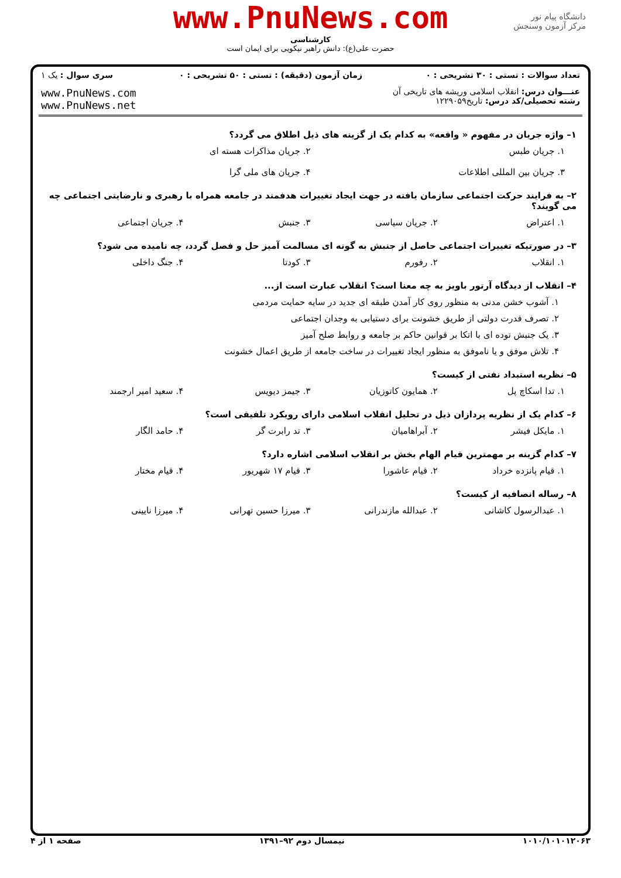دانشگاه پیام نور
مرکز آزمون وسنجش
www.PnuNews.com
کارشناسی
حضرت علی(ع): دانش راهبر نیکویی برای ایمان است
| تعداد سوالات : تستی : ۳۰ تشریحی : ۰ | زمان آزمون (دقیقه) : تستی : ۵۰ تشریحی : ۰ | سری سوال : یک ۱ |
| عنـــوان درس: انقلاب اسلامی وریشه های تاریخی آن رشته تحصیلی/کد درس: تاریخ۱۲۲۹۰۵۹ | | www.PnuNews.com www.PnuNews.net |
۱– واژه جریان در مفهوم « واقعه» به کدام یک از گزینه های ذیل اطلاق می گردد؟
۱. جریان طبس ۲. جریان مذاکرات هسته ای
۳. جریان بین المللی اطلاعات ۴. جریان های ملی گرا
۲– به فرایند حرکت اجتماعی سازمان یافته در جهت ایجاد تغییرات هدفمند در جامعه همراه با رهبری و نارضایتی اجتماعی چه می گویند؟
۱. اعتراض ۲. جریان سیاسی ۳. جنبش ۴. جریان اجتماعی
۳– در صورتیکه تغییرات اجتماعی حاصل از جنبش به گونه ای مسالمت آمیز حل و فصل گردد، چه نامیده می شود؟
۱. انقلاب ۲. رفورم ۳. کودتا ۴. جنگ داخلی
۴– انقلاب از دیدگاه آرتور باویز به چه معنا است؟ انقلاب عبارت است از...
۱. آشوب خشن مدنی به منظور روی کار آمدن طبقه ای جدید در سایه حمایت مردمی
۲. تصرف قدرت دولتی از طریق خشونت برای دستیابی به وجدان اجتماعی
۳. یک جنبش توده ای با اتکا بر قوانین حاکم بر جامعه و روابط صلح آمیز
۴. تلاش موفق و یا ناموفق به منظور ایجاد تغییرات در ساخت جامعه از طریق اعمال خشونت
۵– نظریه استبداد نفتی از کیست؟
۱. تدا اسکاچ پل ۲. همایون کاتوزیان ۳. جیمز دیویس ۴. سعید امیر ارجمند
۶– کدام یک از نظریه پردازان ذیل در تحلیل انقلاب اسلامی دارای رویکرد تلفیقی است؟
۱. مایکل فیشر ۲. آبراهامیان ۳. تد رابرت گر ۴. حامد الگار
۷– کدام گزینه بر مهمترین قیام الهام بخش بر انقلاب اسلامی اشاره دارد؟
۱. قیام پانزده خرداد ۲. قیام عاشورا ۳. قیام ۱۷ شهریور ۴. قیام مختار
۸– رساله انصافیه از کیست؟
۱. عبدالرسول کاشانی ۲. عبدالله مازندرانی ۳. میرزا حسین تهرانی ۴. میرزا نایینی
۱۰۱۰/۱۰۱۰۱۲۰۶۳ نیمسال دوم ۹۲–۱۳۹۱ صفحه ۱ از ۴